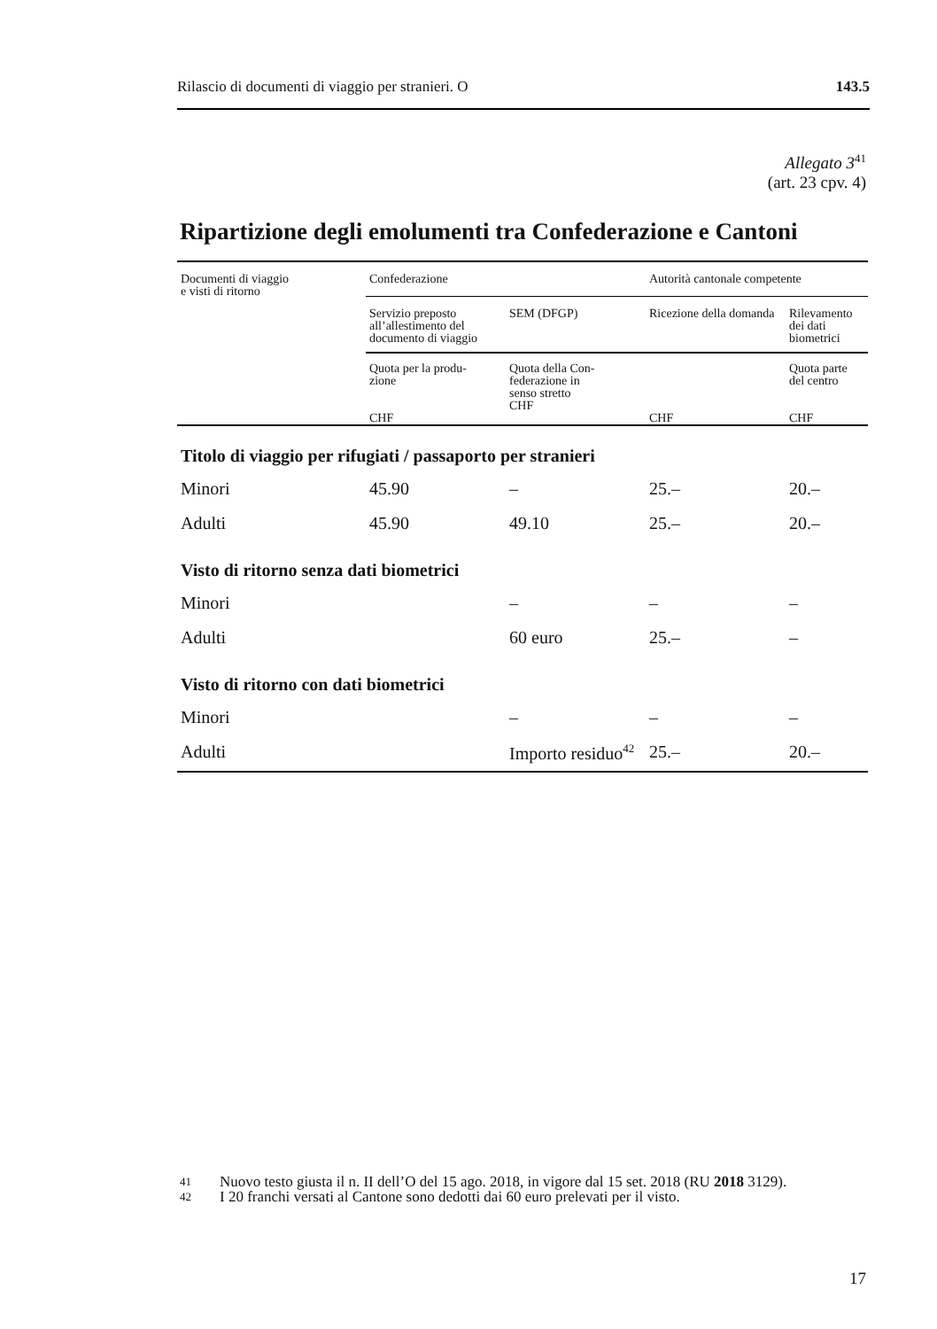Rilascio di documenti di viaggio per stranieri. O 143.5
Allegato 3<sup>41</sup>
(art. 23 cpv. 4)
Ripartizione degli emolumenti tra Confederazione e Cantoni
| Documenti di viaggio e visti di ritorno | Confederazione | | Autorità cantonale competente | |
| --- | --- | --- | --- | --- |
| | Servizio preposto all’allestimento del documento di viaggio | SEM (DFGP) | Ricezione della domanda | Rilevamento dei dati biometrici |
| | Quota per la produ- zione CHF | Quota della Con- federazione in senso stretto CHF | CHF | Quota parte del centro CHF |
| Titolo di viaggio per rifugiati / passaporto per stranieri | | | | |
| Minori | 45.90 | – | 25.– | 20.– |
| Adulti | 45.90 | 49.10 | 25.– | 20.– |
| Visto di ritorno senza dati biometrici | | | | |
| Minori | | – | – | – |
| Adulti | | 60 euro | 25.– | – |
| Visto di ritorno con dati biometrici | | | | |
| Minori | | – | – | – |
| Adulti | | Importo residuo<sup>42</sup> | 25.– | 20.– |
41
Nuovo testo giusta il n. II dell’O del 15 ago. 2018, in vigore dal 15 set. 2018 (RU 2018 3129).
42
I 20 franchi versati al Cantone sono dedotti dai 60 euro prelevati per il visto.
17